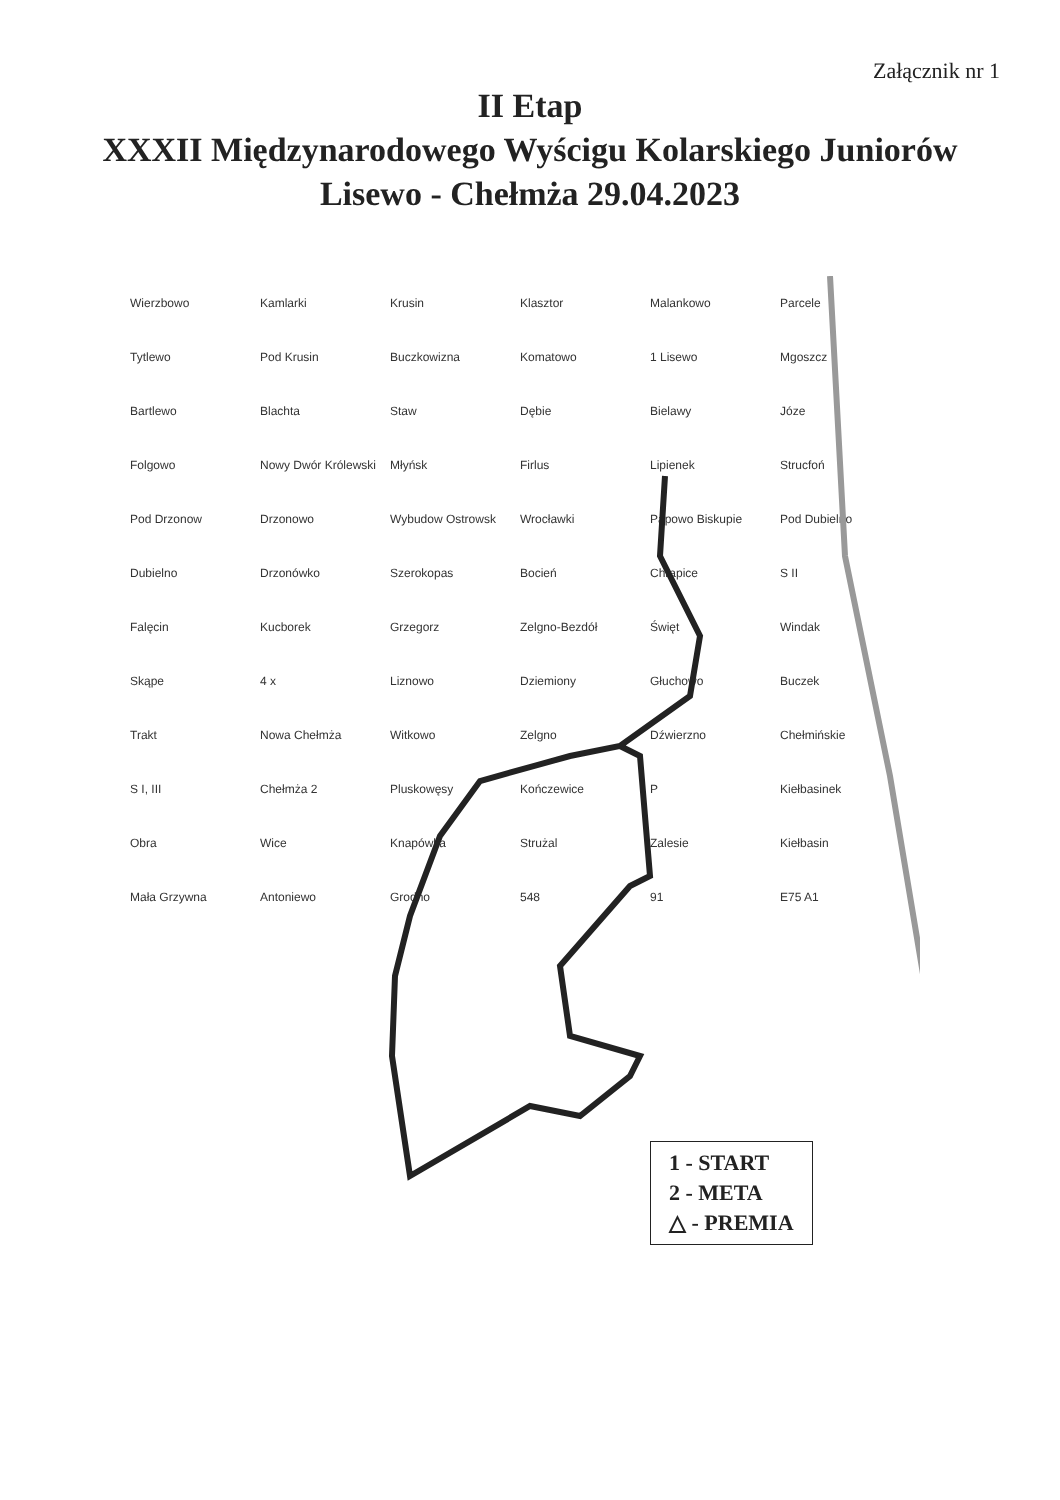Załącznik nr 1
II Etap
XXXII Międzynarodowego Wyścigu Kolarskiego Juniorów
Lisewo - Chełmża 29.04.2023
Wierzbowo Kamlarki Krusin Klasztor Malankowo Parcele Tytlewo Pod Krusin Buczkowizna Komatowo 1 Lisewo Mgoszcz Bartlewo Blachta Staw Dębie Bielawy Józe Folgowo Nowy Dwór Królewski Młyńsk Firlus Lipienek Strucfoń Pod Drzonow Drzonowo Wybudow Ostrowsk Wrocławki Papowo Biskupie Pod Dubielno Dubielno Drzonówko Szerokopas Bocień Chrapice S II Falęcin Kucborek Grzegorz Zelgno-Bezdół Święt Windak Skąpe 4 x Liznowo Dziemiony Głuchowo Buczek Trakt Nowa Chełmża Witkowo Zelgno Dźwierzno Chełmińskie S I, III Chełmża 2 Pluskowęsy Kończewice P Kiełbasinek Obra Wice Knapówka Strużal Zalesie Kiełbasin Mała Grzywna Antoniewo Grodno 548 91 E75 A1
1 - START
2 - META
△ - PREMIA